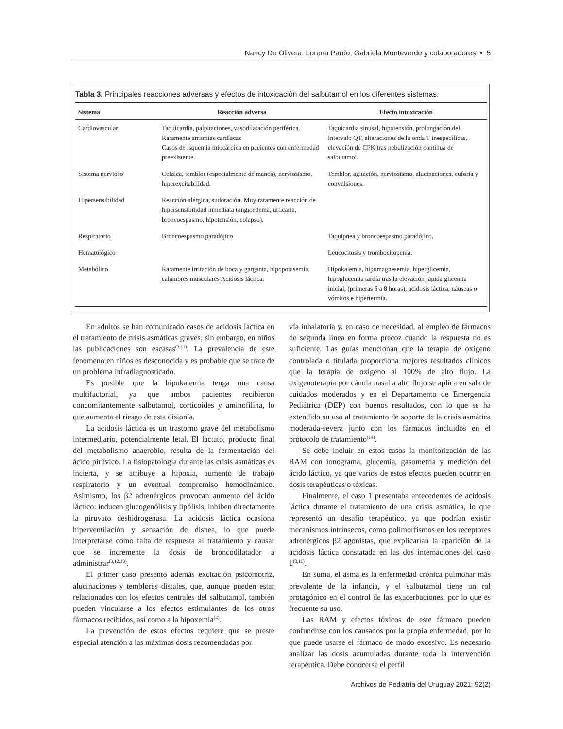Nancy De Olivera, Lorena Pardo, Gabriela Monteverde y colaboradores • 5
Tabla 3. Principales reacciones adversas y efectos de intoxicación del salbutamol en los diferentes sistemas.
| Sistema | Reacción adversa | Efecto intoxicación |
| --- | --- | --- |
| Cardiovascular | Taquicardia, palpitaciones, vasodilatación periférica. Raramente arritmias cardíacas Casos de isquemia miocárdica en pacientes con enfermedad preexistente. | Taquicardia sinusal, hipotensión, prolongación del Intervalo QT, alteraciones de la onda T inespecíficas, elevación de CPK tras nebulización continua de salbutamol. |
| Sistema nervioso | Cefalea, temblor (especialmente de manos), nerviosismo, hiperexcitabilidad. | Temblor, agitación, nerviosismo, alucinaciones, euforia y convulsiones. |
| Hipersensibilidad | Reacción alérgica, sudoración. Muy raramente reacción de hipersensibilidad inmediata (angioedema, urticaria, broncoespasmo, hipotensión, colapso). | |
| Respiratorio | Broncoespasmo paradójico | Taquipnea y broncoespasmo paradójico. |
| Hematológico | | Leucocitosis y trombocitopenia. |
| Metabólico | Raramente irritación de boca y garganta, hipopotasemia, calambres musculares Acidosis láctica. | Hipokalemia, hipomagnesemia, hiperglicemia, hipoglucemia tardía tras la elevación rápida glicemia inicial, (primeras 6 a 8 horas), acidosis láctica, náuseas o vómitos e hipertermia. |
En adultos se han comunicado casos de acidosis láctica en el tratamiento de crisis asmáticas graves; sin embargo, en niños las publicaciones son escasas<sup>(3,11)</sup>. La prevalencia de este fenómeno en niños es desconocida y es probable que se trate de un problema infradiagnosticado.
Es posible que la hipokalemia tenga una causa multifactorial, ya que ambos pacientes recibieron concomitantemente salbutamol, corticoides y aminofilina, lo que aumenta el riesgo de esta disionía.
La acidosis láctica es un trastorno grave del metabolismo intermediario, potencialmente letal. El lactato, producto final del metabolismo anaerobio, resulta de la fermentación del ácido pirúvico. La fisiopatología durante las crisis asmáticas es incierta, y se atribuye a hipoxia, aumento de trabajo respiratorio y un eventual compromiso hemodinámico. Asimismo, los β2 adrenérgicos provocan aumento del ácido láctico: inducen glucogenólisis y lipólisis, inhiben directamente la piruvato deshidrogenasa. La acidosis láctica ocasiona hiperventilación y sensación de disnea, lo que puede interpretarse como falta de respuesta al tratamiento y causar que se incremente la dosis de broncodilatador a administrar<sup>(3,12,13)</sup>.
El primer caso presentó además excitación psicomotriz, alucinaciones y temblores distales, que, aunque pueden estar relacionados con los efectos centrales del salbutamol, también pueden vincularse a los efectos estimulantes de los otros fármacos recibidos, así como a la hipoxemia<sup>(4)</sup>.
La prevención de estos efectos requiere que se preste especial atención a las máximas dosis recomendadas por
vía inhalatoria y, en caso de necesidad, al empleo de fármacos de segunda línea en forma precoz cuando la respuesta no es suficiente. Las guías mencionan que la terapia de oxígeno controlada o titulada proporciona mejores resultados clínicos que la terapia de oxígeno al 100% de alto flujo. La oxigenoterapia por cánula nasal a alto flujo se aplica en sala de cuidados moderados y en el Departamento de Emergencia Pediátrica (DEP) con buenos resultados, con lo que se ha extendido su uso al tratamiento de soporte de la crisis asmática moderada-severa junto con los fármacos incluidos en el protocolo de tratamiento<sup>(14)</sup>.
Se debe incluir en estos casos la monitorización de las RAM con ionograma, glucemia, gasometría y medición del ácido láctico, ya que varios de estos efectos pueden ocurrir en dosis terapéuticas o tóxicas.
Finalmente, el caso 1 presentaba antecedentes de acidosis láctica durante el tratamiento de una crisis asmática, lo que representó un desafío terapéutico, ya que podrían existir mecanismos intrínsecos, como polimorfismos en los receptores adrenérgicos β2 agonistas, que explicarían la aparición de la acidosis láctica constatada en las dos internaciones del caso 1<sup>(8,11)</sup>.
En suma, el asma es la enfermedad crónica pulmonar más prevalente de la infancia, y el salbutamol tiene un rol protagónico en el control de las exacerbaciones, por lo que es frecuente su uso.
Las RAM y efectos tóxicos de este fármaco pueden confundirse con los causados por la propia enfermedad, por lo que puede usarse el fármaco de modo excesivo. Es necesario analizar las dosis acumuladas durante toda la intervención terapéutica. Debe conocerse el perfil
Archivos de Pediatría del Uruguay 2021; 92(2)